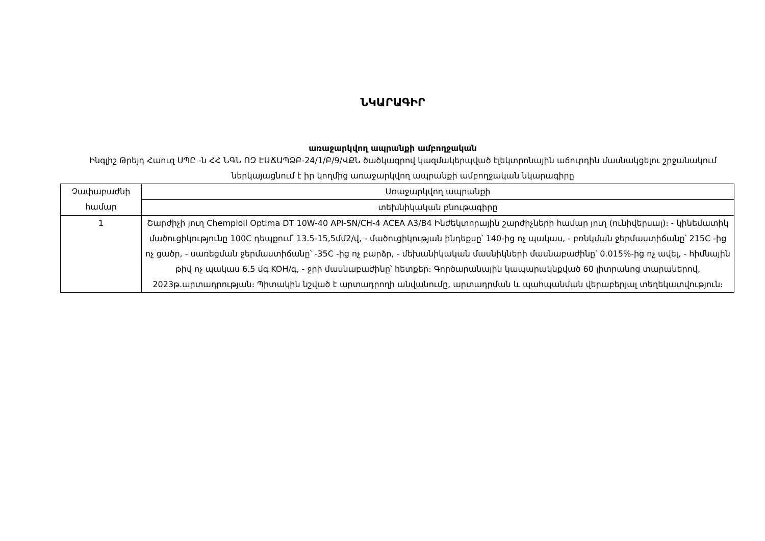ՆԿԱՐԱԳԻՐ
առաջարկվող ապրանքի ամբողջական
Ինգլիշ Թրեյդ Հաուզ ՍՊԸ -ն ՀՀ ՆԳՆ ՈԶ ԷԱՃԱՊՁԲ-24/1/Բ/9/ՎՔՆ ծածկագրով կազմակերպված էլեկտրոնային աճուրդին մասնակցելու շրջանակում ներկայացնում է իր կողմից առաջարկվող ապրանքի ամբողջական նկարագիրը
| Չափաբաժնի համար | Առաջարկվող ապրանքի |
| --- | --- |
| | տեխնիկական բնութագիրը |
| 1 | Շարժիչի յուղ Chempioil Optima DT 10W-40 API-SN/CH-4 ACEA A3/B4 Ինժեկտորային շարժիչների համար յուղ (ունիվերսալ)։ - կինեմատիկ մածուցիկությունը 100C դեպքում՝ 13.5-15,5մմ2/վ, - մածուցիկության ինդեքսը՝ 140-ից ոչ պակաս, - բռնկման ջերմաստիճանը՝ 215C -ից ոչ ցածր, - սառեցման ջերմաստիճանը՝ -35C -ից ոչ բարձր, - մեխանիկական մասնիկների մասնաբաժինը՝ 0.015%-ից ոչ ավել, - հիմնային թիվ ոչ պակաս 6.5 մգ KOH/գ, - ջրի մասնաբաժինը՝ հետքեր։ Գործարանային կապարակնքված 60 լիտրանոց տարաներով, 2023թ.արտադրության։ Պիտակին նշված է արտադրողի անվանումը, արտադրման և պահպանման վերաբերյալ տեղեկատվություն։ |